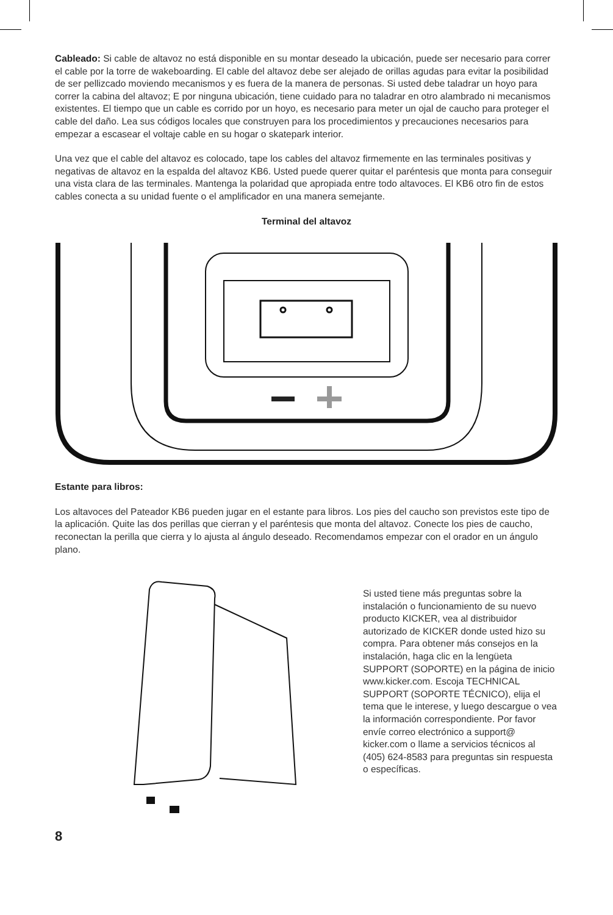Cableado: Si cable de altavoz no está disponible en su montar deseado la ubicación, puede ser necesario para correr el cable por la torre de wakeboarding. El cable del altavoz debe ser alejado de orillas agudas para evitar la posibilidad de ser pellizcado moviendo mecanismos y es fuera de la manera de personas. Si usted debe taladrar un hoyo para correr la cabina del altavoz; E por ninguna ubicación, tiene cuidado para no taladrar en otro alambrado ni mecanismos existentes. El tiempo que un cable es corrido por un hoyo, es necesario para meter un ojal de caucho para proteger el cable del daño. Lea sus códigos locales que construyen para los procedimientos y precauciones necesarios para empezar a escasear el voltaje cable en su hogar o skatepark interior.
Una vez que el cable del altavoz es colocado, tape los cables del altavoz firmemente en las terminales positivas y negativas de altavoz en la espalda del altavoz KB6. Usted puede querer quitar el paréntesis que monta para conseguir una vista clara de las terminales. Mantenga la polaridad que apropiada entre todo altavoces. El KB6 otro fin de estos cables conecta a su unidad fuente o el amplificador en una manera semejante.
Terminal del altavoz
Estante para libros:
Los altavoces del Pateador KB6 pueden jugar en el estante para libros. Los pies del caucho son previstos este tipo de la aplicación. Quite las dos perillas que cierran y el paréntesis que monta del altavoz. Conecte los pies de caucho, reconectan la perilla que cierra y lo ajusta al ángulo deseado. Recomendamos empezar con el orador en un ángulo plano.
Si usted tiene más preguntas sobre la instalación o funcionamiento de su nuevo producto KICKER, vea al distribuidor autorizado de KICKER donde usted hizo su compra. Para obtener más consejos en la instalación, haga clic en la lengüeta SUPPORT (SOPORTE) en la página de inicio www.kicker.com. Escoja TECHNICAL SUPPORT (SOPORTE TÉCNICO), elija el tema que le interese, y luego descargue o vea la información correspondiente. Por favor envíe correo electrónico a support@ kicker.com o llame a servicios técnicos al (405) 624-8583 para preguntas sin respuesta o específicas.
8